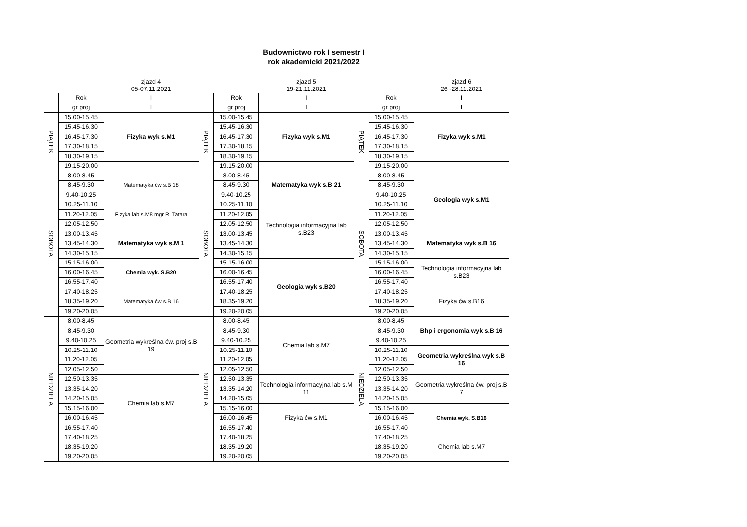Budownictwo rok I semestr I
rok akademicki 2021/2022
| | | zjazd 4 05-07.11.2021 |
| | Rok | I |
| | gr proj | I |
| PIĄTEK | 15.00-15.45 | Fizyka wyk s.M1 |
| | 15.45-16.30 | |
| | 16.45-17.30 | |
| | 17.30-18.15 | |
| | 18.30-19.15 | |
| | 19.15-20.00 | |
| SOBOTA | 8.00-8.45 | Matematyka ćw s.B 18 |
| | 8.45-9.30 | |
| | 9.40-10.25 | |
| | 10.25-11.10 | Fizyka lab s.M8 mgr R. Tatara |
| | 11.20-12.05 | |
| | 12.05-12.50 | |
| | 13.00-13.45 | Matematyka wyk s.M 1 |
| | 13.45-14.30 | |
| | 14.30-15.15 | |
| | 15.15-16.00 | Chemia wyk. S.B20 |
| | 16.00-16.45 | |
| | 16.55-17.40 | |
| | 17.40-18.25 | Matematyka ćw s.B 16 |
| | 18.35-19.20 | |
| | 19.20-20.05 | |
| NIEDZIELA | 8.00-8.45 | Geometria wykreślna ćw. proj s.B 19 |
| | 8.45-9.30 | |
| | 9.40-10.25 | |
| | 10.25-11.10 | |
| | 11.20-12.05 | |
| | 12.05-12.50 | |
| | 12.50-13.35 | Chemia lab s.M7 |
| | 13.35-14.20 | |
| | 14.20-15.05 | |
| | 15.15-16.00 | |
| | 16.00-16.45 | |
| | 16.55-17.40 | |
| | 17.40-18.25 | |
| | 18.35-19.20 | |
| | 19.20-20.05 | |
| | | zjazd 5 19-21.11.2021 |
| | Rok | I |
| | gr proj | I |
| PIĄTEK | 15.00-15.45 | Fizyka wyk s.M1 |
| | 15.45-16.30 | |
| | 16.45-17.30 | |
| | 17.30-18.15 | |
| | 18.30-19.15 | |
| | 19.15-20.00 | |
| SOBOTA | 8.00-8.45 | Matematyka wyk s.B 21 |
| | 8.45-9.30 | |
| | 9.40-10.25 | |
| | 10.25-11.10 | Technologia informacyjna lab s.B23 |
| | 11.20-12.05 | |
| | 12.05-12.50 | |
| | 13.00-13.45 | |
| | 13.45-14.30 | |
| | 14.30-15.15 | |
| | 15.15-16.00 | Geologia wyk s.B20 |
| | 16.00-16.45 | |
| | 16.55-17.40 | |
| | 17.40-18.25 | |
| | 18.35-19.20 | |
| | 19.20-20.05 | |
| NIEDZIELA | 8.00-8.45 | Chemia lab s.M7 |
| | 8.45-9.30 | |
| | 9.40-10.25 | |
| | 10.25-11.10 | |
| | 11.20-12.05 | |
| | 12.05-12.50 | |
| | 12.50-13.35 | Technologia informacyjna lab s.M 11 |
| | 13.35-14.20 | |
| | 14.20-15.05 | |
| | 15.15-16.00 | Fizyka ćw s.M1 |
| | 16.00-16.45 | |
| | 16.55-17.40 | |
| | 17.40-18.25 | |
| | 18.35-19.20 | |
| | 19.20-20.05 | |
| | | zjazd 6 26 -28.11.2021 |
| | Rok | I |
| | gr proj | I |
| PIĄTEK | 15.00-15.45 | Fizyka wyk s.M1 |
| | 15.45-16.30 | |
| | 16.45-17.30 | |
| | 17.30-18.15 | |
| | 18.30-19.15 | |
| | 19.15-20.00 | |
| SOBOTA | 8.00-8.45 | Geologia wyk s.M1 |
| | 8.45-9.30 | |
| | 9.40-10.25 | |
| | 10.25-11.10 | |
| | 11.20-12.05 | |
| | 12.05-12.50 | |
| | 13.00-13.45 | Matematyka wyk s.B 16 |
| | 13.45-14.30 | |
| | 14.30-15.15 | |
| | 15.15-16.00 | Technologia informacyjna lab s.B23 |
| | 16.00-16.45 | |
| | 16.55-17.40 | |
| | 17.40-18.25 | Fizyka ćw s.B16 |
| | 18.35-19.20 | |
| | 19.20-20.05 | |
| NIEDZIELA | 8.00-8.45 | Bhp i ergonomia wyk s.B 16 |
| | 8.45-9.30 | |
| | 9.40-10.25 | |
| | 10.25-11.10 | Geometria wykreślna wyk s.B 16 |
| | 11.20-12.05 | |
| | 12.05-12.50 | |
| | 12.50-13.35 | Geometria wykreślna ćw. proj s.B 7 |
| | 13.35-14.20 | |
| | 14.20-15.05 | |
| | 15.15-16.00 | Chemia wyk. S.B16 |
| | 16.00-16.45 | |
| | 16.55-17.40 | |
| | 17.40-18.25 | Chemia lab s.M7 |
| | 18.35-19.20 | |
| | 19.20-20.05 | |